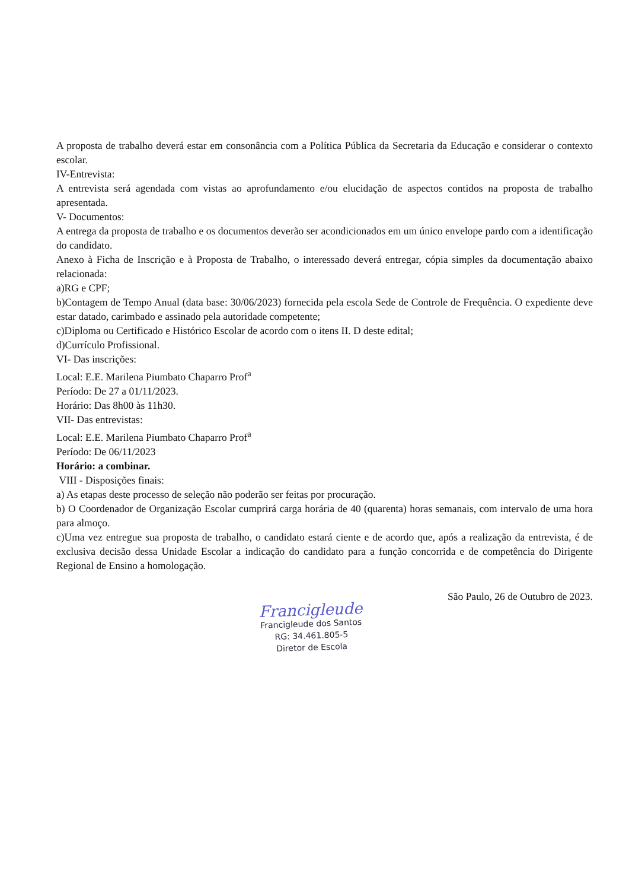A proposta de trabalho deverá estar em consonância com a Política Pública da Secretaria da Educação e considerar o contexto escolar.
IV-Entrevista:
A entrevista será agendada com vistas ao aprofundamento e/ou elucidação de aspectos contidos na proposta de trabalho apresentada.
V- Documentos:
A entrega da proposta de trabalho e os documentos deverão ser acondicionados em um único envelope pardo com a identificação do candidato.
Anexo à Ficha de Inscrição e à Proposta de Trabalho, o interessado deverá entregar, cópia simples da documentação abaixo relacionada:
a)RG e CPF;
b)Contagem de Tempo Anual (data base: 30/06/2023) fornecida pela escola Sede de Controle de Frequência. O expediente deve estar datado, carimbado e assinado pela autoridade competente;
c)Diploma ou Certificado e Histórico Escolar de acordo com o itens II. D deste edital;
d)Currículo Profissional.
VI- Das inscrições:
Local: E.E. Marilena Piumbato Chaparro Prof<sup>a</sup>
Período: De 27 a 01/11/2023.
Horário: Das 8h00 às 11h30.
VII- Das entrevistas:
Local: E.E. Marilena Piumbato Chaparro Prof<sup>a</sup>
Período: De 06/11/2023
Horário: a combinar.
VIII - Disposições finais:
a) As etapas deste processo de seleção não poderão ser feitas por procuração.
b) O Coordenador de Organização Escolar cumprirá carga horária de 40 (quarenta) horas semanais, com intervalo de uma hora para almoço.
c)Uma vez entregue sua proposta de trabalho, o candidato estará ciente e de acordo que, após a realização da entrevista, é de exclusiva decisão dessa Unidade Escolar a indicação do candidato para a função concorrida e de competência do Dirigente Regional de Ensino a homologação.
São Paulo, 26 de Outubro de 2023.
Francigleude
Francigleude dos Santos
RG: 34.461.805-5
Diretor de Escola